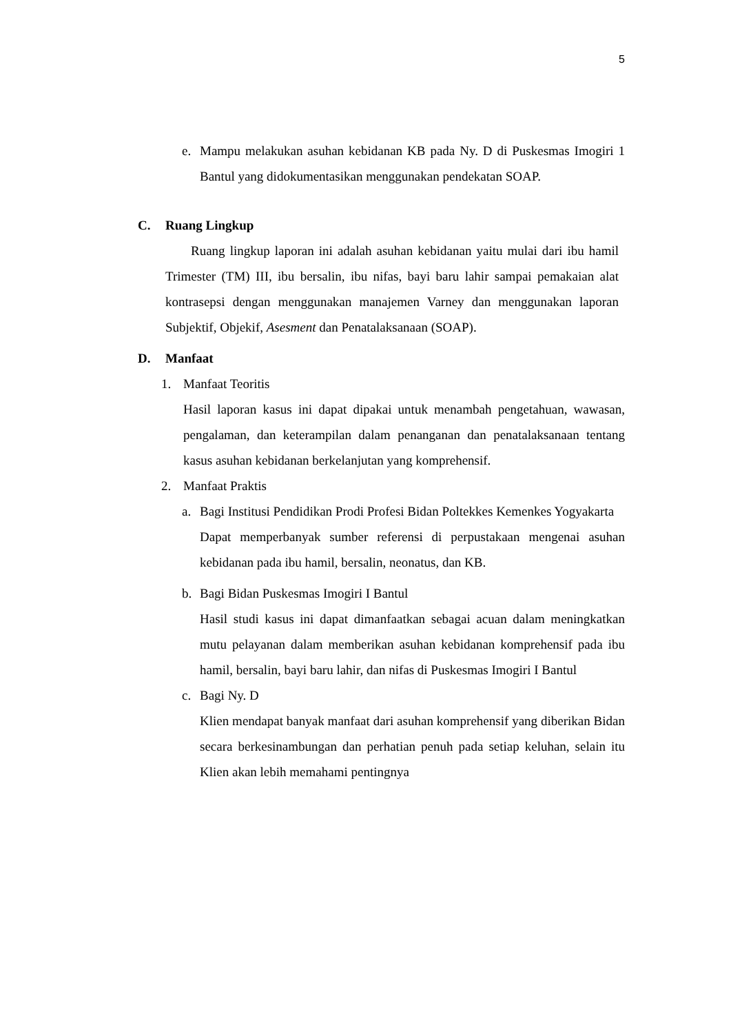5
e. Mampu melakukan asuhan kebidanan KB pada Ny. D di Puskesmas Imogiri 1 Bantul yang didokumentasikan menggunakan pendekatan SOAP.
C. Ruang Lingkup
Ruang lingkup laporan ini adalah asuhan kebidanan yaitu mulai dari ibu hamil Trimester (TM) III, ibu bersalin, ibu nifas, bayi baru lahir sampai pemakaian alat kontrasepsi dengan menggunakan manajemen Varney dan menggunakan laporan Subjektif, Objekif, Asesment dan Penatalaksanaan (SOAP).
D. Manfaat
1. Manfaat Teoritis
Hasil laporan kasus ini dapat dipakai untuk menambah pengetahuan, wawasan, pengalaman, dan keterampilan dalam penanganan dan penatalaksanaan tentang kasus asuhan kebidanan berkelanjutan yang komprehensif.
2. Manfaat Praktis
a. Bagi Institusi Pendidikan Prodi Profesi Bidan Poltekkes Kemenkes Yogyakarta
Dapat memperbanyak sumber referensi di perpustakaan mengenai asuhan kebidanan pada ibu hamil, bersalin, neonatus, dan KB.
b. Bagi Bidan Puskesmas Imogiri I Bantul
Hasil studi kasus ini dapat dimanfaatkan sebagai acuan dalam meningkatkan mutu pelayanan dalam memberikan asuhan kebidanan komprehensif pada ibu hamil, bersalin, bayi baru lahir, dan nifas di Puskesmas Imogiri I Bantul
c. Bagi Ny. D
Klien mendapat banyak manfaat dari asuhan komprehensif yang diberikan Bidan secara berkesinambungan dan perhatian penuh pada setiap keluhan, selain itu Klien akan lebih memahami pentingnya